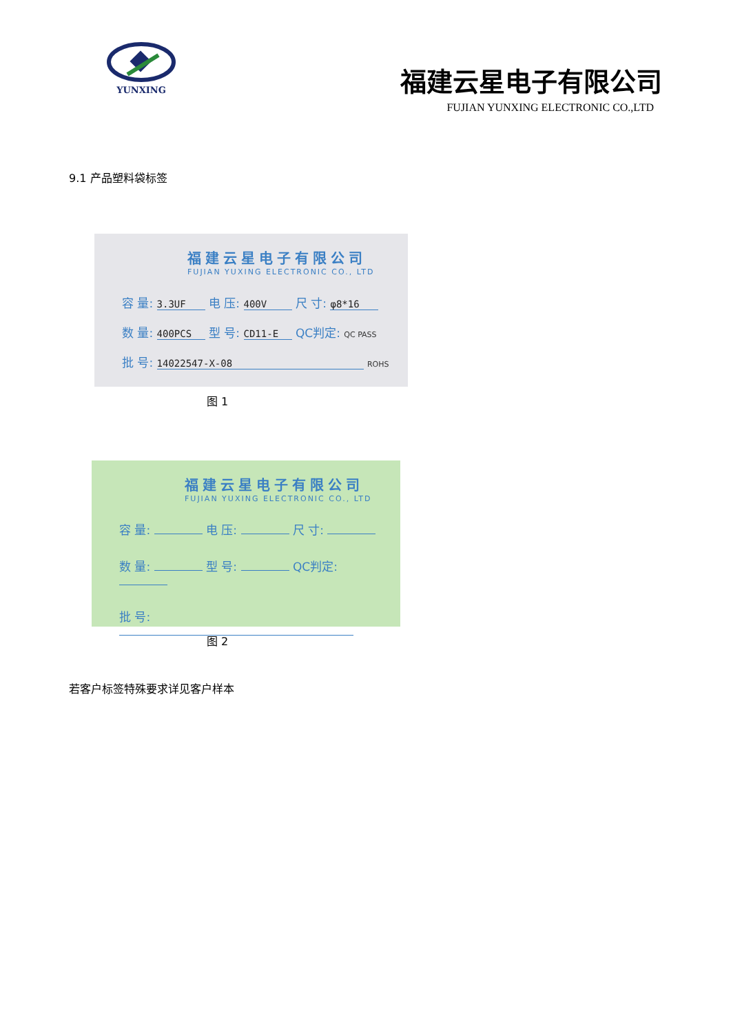YUNXING
福建云星电子有限公司
FUJIAN YUNXING ELECTRONIC CO.,LTD
9.1 产品塑料袋标签
福建云星电子有限公司
FUJIAN YUXING ELECTRONIC CO., LTD
容 量: 3.3UF 电 压: 400V 尺 寸: φ8*16
数 量: 400PCS 型 号: CD11-E QC判定: QC PASS
批 号: 14022547-X-08 ROHS
图 1
福建云星电子有限公司
FUJIAN YUXING ELECTRONIC CO., LTD
容 量: 电 压: 尺 寸:
数 量: 型 号: QC判定:
批 号:
图 2
若客户标签特殊要求详见客户样本